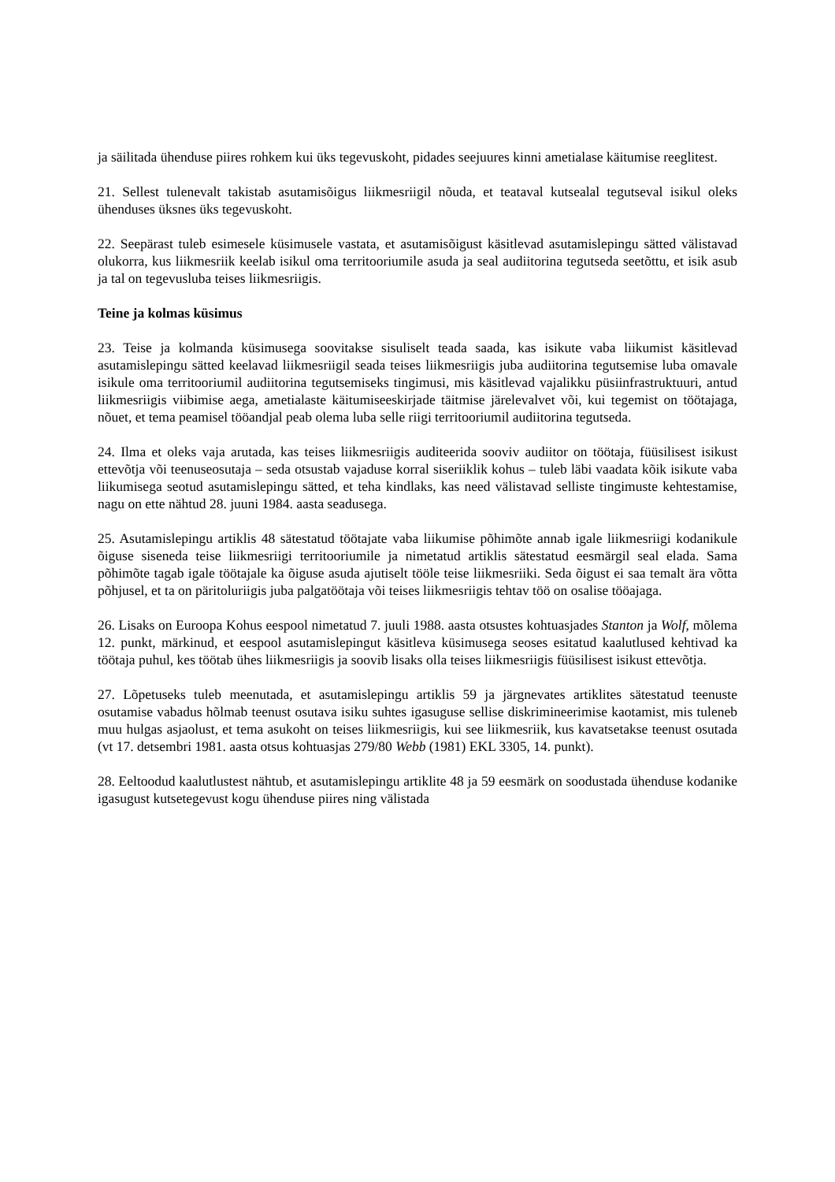ja säilitada ühenduse piires rohkem kui üks tegevuskoht, pidades seejuures kinni ametialase käitumise reeglitest.
21. Sellest tulenevalt takistab asutamisõigus liikmesriigil nõuda, et teataval kutsealal tegutseval isikul oleks ühenduses üksnes üks tegevuskoht.
22. Seepärast tuleb esimesele küsimusele vastata, et asutamisõigust käsitlevad asutamislepingu sätted välistavad olukorra, kus liikmesriik keelab isikul oma territooriumile asuda ja seal audiitorina tegutseda seetõttu, et isik asub ja tal on tegevusluba teises liikmesriigis.
Teine ja kolmas küsimus
23. Teise ja kolmanda küsimusega soovitakse sisuliselt teada saada, kas isikute vaba liikumist käsitlevad asutamislepingu sätted keelavad liikmesriigil seada teises liikmesriigis juba audiitorina tegutsemise luba omavale isikule oma territooriumil audiitorina tegutsemiseks tingimusi, mis käsitlevad vajalikku püsiinfrastruktuuri, antud liikmesriigis viibimise aega, ametialaste käitumiseeskirjade täitmise järelevalvet või, kui tegemist on töötajaga, nõuet, et tema peamisel tööandjal peab olema luba selle riigi territooriumil audiitorina tegutseda.
24. Ilma et oleks vaja arutada, kas teises liikmesriigis auditeerida sooviv audiitor on töötaja, füüsilisest isikust ettevõtja või teenuseosutaja – seda otsustab vajaduse korral siseriiklik kohus – tuleb läbi vaadata kõik isikute vaba liikumisega seotud asutamislepingu sätted, et teha kindlaks, kas need välistavad selliste tingimuste kehtestamise, nagu on ette nähtud 28. juuni 1984. aasta seadusega.
25. Asutamislepingu artiklis 48 sätestatud töötajate vaba liikumise põhimõte annab igale liikmesriigi kodanikule õiguse siseneda teise liikmesriigi territooriumile ja nimetatud artiklis sätestatud eesmärgil seal elada. Sama põhimõte tagab igale töötajale ka õiguse asuda ajutiselt tööle teise liikmesriiki. Seda õigust ei saa temalt ära võtta põhjusel, et ta on päritoluriigis juba palgatöötaja või teises liikmesriigis tehtav töö on osalise tööajaga.
26. Lisaks on Euroopa Kohus eespool nimetatud 7. juuli 1988. aasta otsustes kohtuasjades Stanton ja Wolf, mõlema 12. punkt, märkinud, et eespool asutamislepingut käsitleva küsimusega seoses esitatud kaalutlused kehtivad ka töötaja puhul, kes töötab ühes liikmesriigis ja soovib lisaks olla teises liikmesriigis füüsilisest isikust ettevõtja.
27. Lõpetuseks tuleb meenutada, et asutamislepingu artiklis 59 ja järgnevates artiklites sätestatud teenuste osutamise vabadus hõlmab teenust osutava isiku suhtes igasuguse sellise diskrimineerimise kaotamist, mis tuleneb muu hulgas asjaolust, et tema asukoht on teises liikmesriigis, kui see liikmesriik, kus kavatsetakse teenust osutada (vt 17. detsembri 1981. aasta otsus kohtuasjas 279/80 Webb (1981) EKL 3305, 14. punkt).
28. Eeltoodud kaalutlustest nähtub, et asutamislepingu artiklite 48 ja 59 eesmärk on soodustada ühenduse kodanike igasugust kutsetegevust kogu ühenduse piires ning välistada